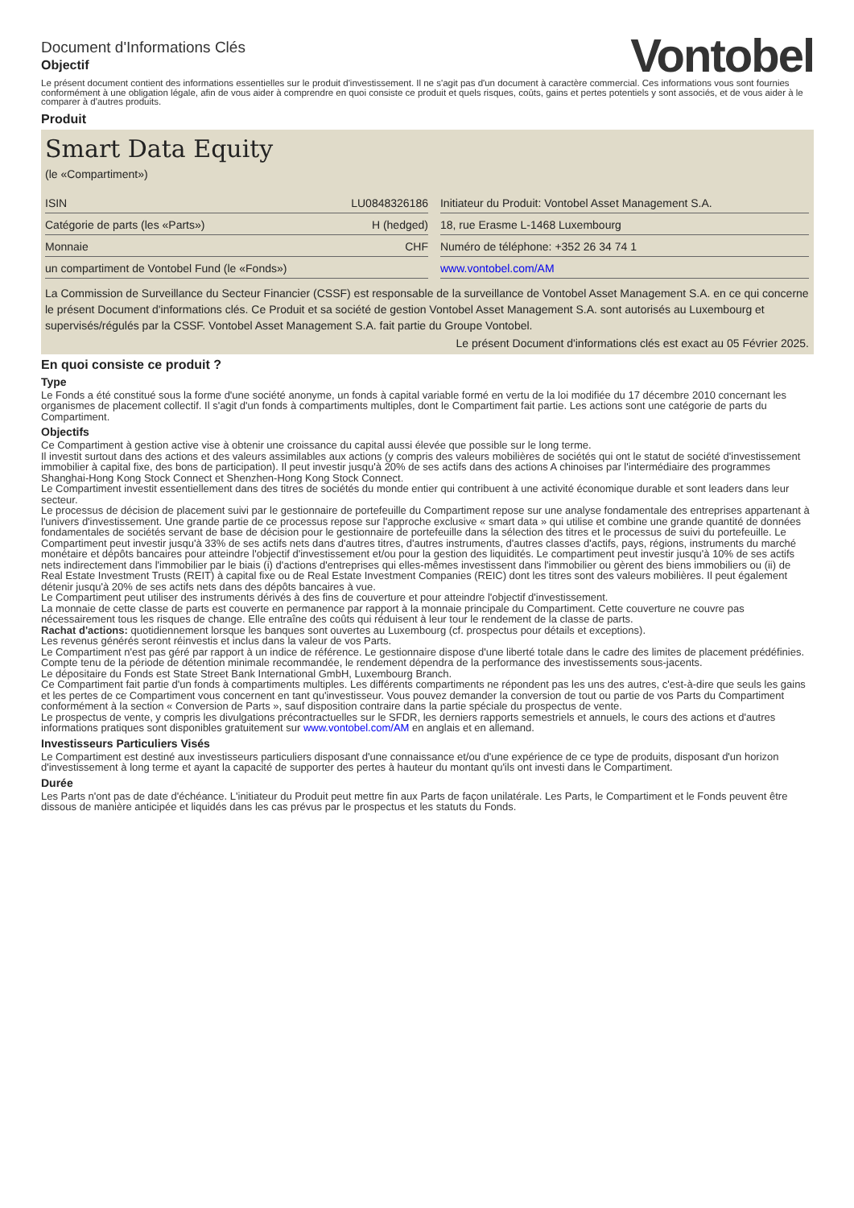Document d'Informations Clés
Objectif
Vontobel
Le présent document contient des informations essentielles sur le produit d'investissement. Il ne s'agit pas d'un document à caractère commercial. Ces informations vous sont fournies conformément à une obligation légale, afin de vous aider à comprendre en quoi consiste ce produit et quels risques, coûts, gains et pertes potentiels y sont associés, et de vous aider à le comparer à d'autres produits.
Produit
Smart Data Equity
(le «Compartiment»)
| ISIN | LU0848326186 |
| Catégorie de parts (les «Parts») | H (hedged) |
| Monnaie | CHF |
| un compartiment de Vontobel Fund (le «Fonds») | |
| Initiateur du Produit: Vontobel Asset Management S.A. |
| 18, rue Erasme L-1468 Luxembourg |
| Numéro de téléphone: +352 26 34 74 1 |
| www.vontobel.com/AM |
La Commission de Surveillance du Secteur Financier (CSSF) est responsable de la surveillance de Vontobel Asset Management S.A. en ce qui concerne le présent Document d'informations clés. Ce Produit et sa société de gestion Vontobel Asset Management S.A. sont autorisés au Luxembourg et supervisés/régulés par la CSSF. Vontobel Asset Management S.A. fait partie du Groupe Vontobel.
Le présent Document d'informations clés est exact au 05 Février 2025.
En quoi consiste ce produit ?
Type
Le Fonds a été constitué sous la forme d'une société anonyme, un fonds à capital variable formé en vertu de la loi modifiée du 17 décembre 2010 concernant les organismes de placement collectif. Il s'agit d'un fonds à compartiments multiples, dont le Compartiment fait partie. Les actions sont une catégorie de parts du Compartiment.
Objectifs
Ce Compartiment à gestion active vise à obtenir une croissance du capital aussi élevée que possible sur le long terme.
Il investit surtout dans des actions et des valeurs assimilables aux actions (y compris des valeurs mobilières de sociétés qui ont le statut de société d'investissement immobilier à capital fixe, des bons de participation). Il peut investir jusqu'à 20% de ses actifs dans des actions A chinoises par l'intermédiaire des programmes Shanghai-Hong Kong Stock Connect et Shenzhen-Hong Kong Stock Connect.
Le Compartiment investit essentiellement dans des titres de sociétés du monde entier qui contribuent à une activité économique durable et sont leaders dans leur secteur.
Le processus de décision de placement suivi par le gestionnaire de portefeuille du Compartiment repose sur une analyse fondamentale des entreprises appartenant à l'univers d'investissement. Une grande partie de ce processus repose sur l'approche exclusive « smart data » qui utilise et combine une grande quantité de données fondamentales de sociétés servant de base de décision pour le gestionnaire de portefeuille dans la sélection des titres et le processus de suivi du portefeuille. Le Compartiment peut investir jusqu'à 33% de ses actifs nets dans d'autres titres, d'autres instruments, d'autres classes d'actifs, pays, régions, instruments du marché monétaire et dépôts bancaires pour atteindre l'objectif d'investissement et/ou pour la gestion des liquidités. Le compartiment peut investir jusqu'à 10% de ses actifs nets indirectement dans l'immobilier par le biais (i) d'actions d'entreprises qui elles-mêmes investissent dans l'immobilier ou gèrent des biens immobiliers ou (ii) de Real Estate Investment Trusts (REIT) à capital fixe ou de Real Estate Investment Companies (REIC) dont les titres sont des valeurs mobilières. Il peut également détenir jusqu'à 20% de ses actifs nets dans des dépôts bancaires à vue.
Le Compartiment peut utiliser des instruments dérivés à des fins de couverture et pour atteindre l'objectif d'investissement.
La monnaie de cette classe de parts est couverte en permanence par rapport à la monnaie principale du Compartiment. Cette couverture ne couvre pas nécessairement tous les risques de change. Elle entraîne des coûts qui réduisent à leur tour le rendement de la classe de parts.
Rachat d'actions: quotidiennement lorsque les banques sont ouvertes au Luxembourg (cf. prospectus pour détails et exceptions).
Les revenus générés seront réinvestis et inclus dans la valeur de vos Parts.
Le Compartiment n'est pas géré par rapport à un indice de référence. Le gestionnaire dispose d'une liberté totale dans le cadre des limites de placement prédéfinies.
Compte tenu de la période de détention minimale recommandée, le rendement dépendra de la performance des investissements sous-jacents.
Le dépositaire du Fonds est State Street Bank International GmbH, Luxembourg Branch.
Ce Compartiment fait partie d'un fonds à compartiments multiples. Les différents compartiments ne répondent pas les uns des autres, c'est-à-dire que seuls les gains et les pertes de ce Compartiment vous concernent en tant qu'investisseur. Vous pouvez demander la conversion de tout ou partie de vos Parts du Compartiment conformément à la section « Conversion de Parts », sauf disposition contraire dans la partie spéciale du prospectus de vente.
Le prospectus de vente, y compris les divulgations précontractuelles sur le SFDR, les derniers rapports semestriels et annuels, le cours des actions et d'autres informations pratiques sont disponibles gratuitement sur www.vontobel.com/AM en anglais et en allemand.
Investisseurs Particuliers Visés
Le Compartiment est destiné aux investisseurs particuliers disposant d'une connaissance et/ou d'une expérience de ce type de produits, disposant d'un horizon d'investissement à long terme et ayant la capacité de supporter des pertes à hauteur du montant qu'ils ont investi dans le Compartiment.
Durée
Les Parts n'ont pas de date d'échéance. L'initiateur du Produit peut mettre fin aux Parts de façon unilatérale. Les Parts, le Compartiment et le Fonds peuvent être dissous de manière anticipée et liquidés dans les cas prévus par le prospectus et les statuts du Fonds.